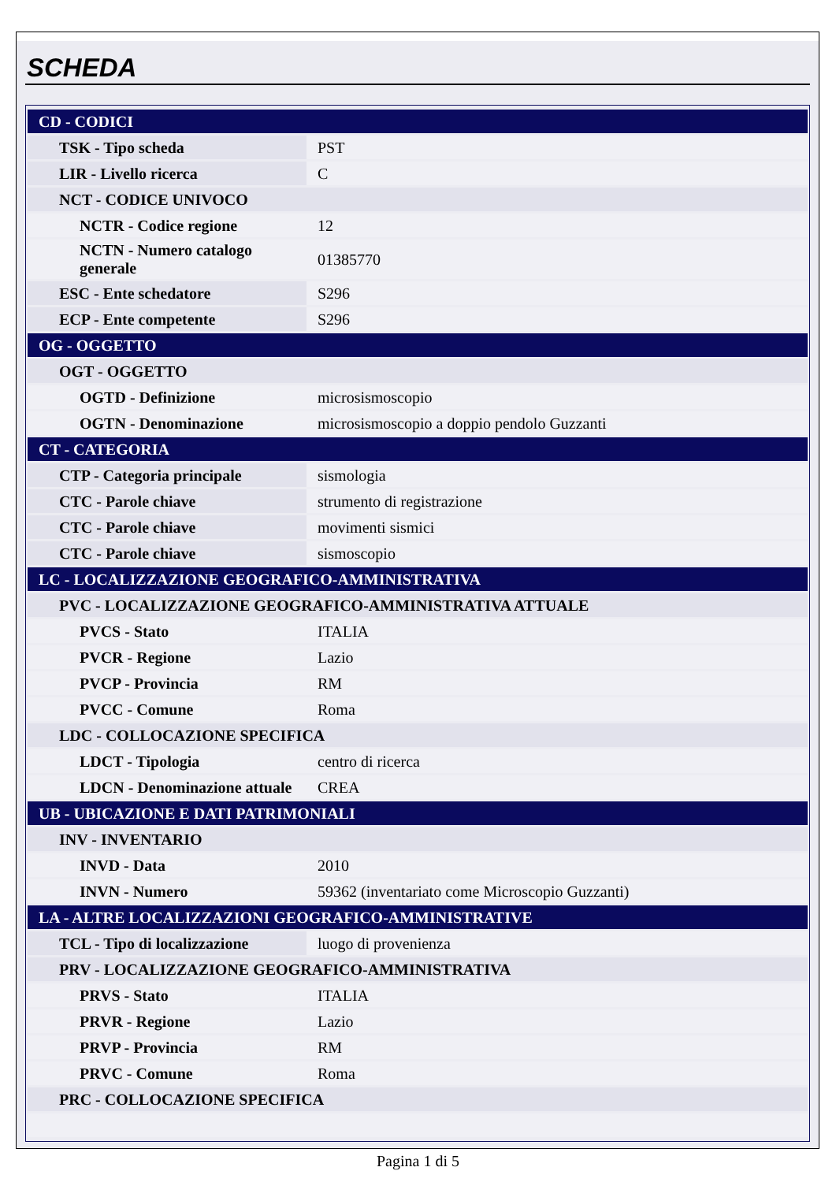SCHEDA
| CD - CODICI | |
| TSK - Tipo scheda | PST |
| LIR - Livello ricerca | C |
| NCT - CODICE UNIVOCO | |
| NCTR - Codice regione | 12 |
| NCTN - Numero catalogo generale | 01385770 |
| ESC - Ente schedatore | S296 |
| ECP - Ente competente | S296 |
| OG - OGGETTO | |
| OGT - OGGETTO | |
| OGTD - Definizione | microsismoscopio |
| OGTN - Denominazione | microsismoscopio a doppio pendolo Guzzanti |
| CT - CATEGORIA | |
| CTP - Categoria principale | sismologia |
| CTC - Parole chiave | strumento di registrazione |
| CTC - Parole chiave | movimenti sismici |
| CTC - Parole chiave | sismoscopio |
| LC - LOCALIZZAZIONE GEOGRAFICO-AMMINISTRATIVA | |
| PVC - LOCALIZZAZIONE GEOGRAFICO-AMMINISTRATIVA ATTUALE | |
| PVCS - Stato | ITALIA |
| PVCR - Regione | Lazio |
| PVCP - Provincia | RM |
| PVCC - Comune | Roma |
| LDC - COLLOCAZIONE SPECIFICA | |
| LDCT - Tipologia | centro di ricerca |
| LDCN - Denominazione attuale | CREA |
| UB - UBICAZIONE E DATI PATRIMONIALI | |
| INV - INVENTARIO | |
| INVD - Data | 2010 |
| INVN - Numero | 59362 (inventariato come Microscopio Guzzanti) |
| LA - ALTRE LOCALIZZAZIONI GEOGRAFICO-AMMINISTRATIVE | |
| TCL - Tipo di localizzazione | luogo di provenienza |
| PRV - LOCALIZZAZIONE GEOGRAFICO-AMMINISTRATIVA | |
| PRVS - Stato | ITALIA |
| PRVR - Regione | Lazio |
| PRVP - Provincia | RM |
| PRVC - Comune | Roma |
| PRC - COLLOCAZIONE SPECIFICA | |
Pagina 1 di 5